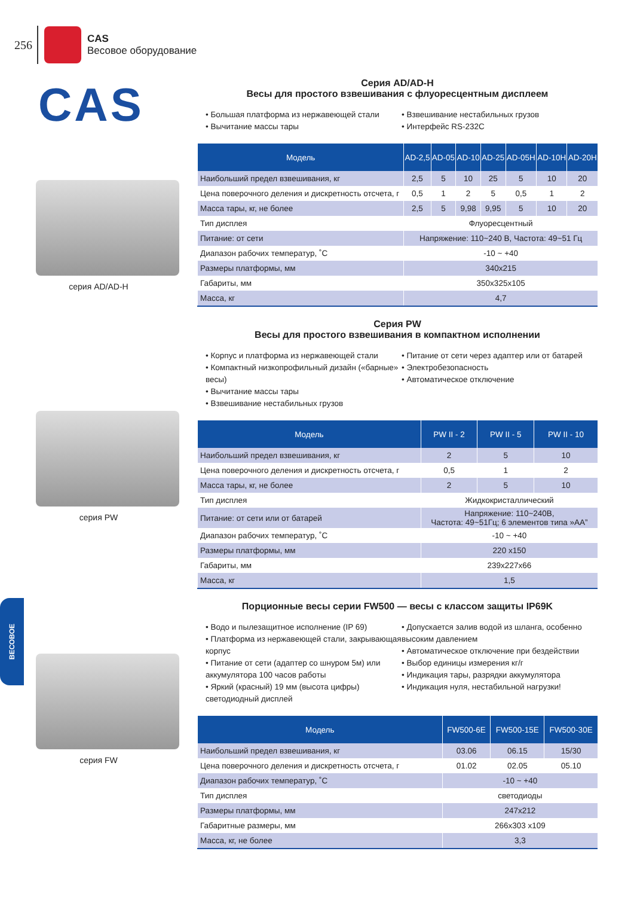256
CAS
Весовое оборудование
CAS
серия AD/AD-H
серия PW
серия FW
Серия AD/AD-H
Весы для простого взвешивания с флуоресцентным дисплеем
• Большая платформа из нержавеющей стали
• Вычитание массы тары
• Взвешивание нестабильных грузов
• Интерфейс RS-232C
| Модель | AD-2,5 | AD-05 | AD-10 | AD-25 | AD-05H | AD-10H | AD-20H |
| --- | --- | --- | --- | --- | --- | --- | --- |
| Наибольший предел взвешивания, кг | 2,5 | 5 | 10 | 25 | 5 | 10 | 20 |
| Цена поверочного деления и дискретность отсчета, г | 0,5 | 1 | 2 | 5 | 0,5 | 1 | 2 |
| Масса тары, кг, не более | 2,5 | 5 | 9,98 | 9,95 | 5 | 10 | 20 |
| Тип дисплея | Флуоресцентный | | | | | | |
| Питание: от сети | Напряжение: 110~240 В, Частота: 49~51 Гц | | | | | | |
| Диапазон рабочих температур, ˚С | -10 ~ +40 | | | | | | |
| Размеры платформы, мм | 340x215 | | | | | | |
| Габариты, мм | 350x325x105 | | | | | | |
| Масса, кг | 4,7 | | | | | | |
Серия PW
Весы для простого взвешивания в компактном исполнении
• Корпус и платформа из нержавеющей стали
• Компактный низкопрофильный дизайн («барные» весы)
• Вычитание массы тары
• Взвешивание нестабильных грузов
• Питание от сети через адаптер или от батарей
• Электробезопасность
• Автоматическое отключение
| Модель | PW II - 2 | PW II - 5 | PW II - 10 |
| --- | --- | --- | --- |
| Наибольший предел взвешивания, кг | 2 | 5 | 10 |
| Цена поверочного деления и дискретность отсчета, г | 0,5 | 1 | 2 |
| Масса тары, кг, не более | 2 | 5 | 10 |
| Тип дисплея | Жидкокристаллический | | |
| Питание: от сети или от батарей | Напряжение: 110~240В, Частота: 49~51Гц; 6 элементов типа »АА” | | |
| Диапазон рабочих температур, ˚С | -10 ~ +40 | | |
| Размеры платформы, мм | 220 x150 | | |
| Габариты, мм | 239x227x66 | | |
| Масса, кг | 1,5 | | |
Порционные весы серии FW500 — весы с классом защиты IP69K
• Водо и пылезащитное исполнение (IP 69)
• Платформа из нержавеющей стали, закрывающая корпус
• Питание от сети (адаптер со шнуром 5м) или аккумулятора 100 часов работы
• Яркий (красный) 19 мм (высота цифры) светодиодный дисплей
• Допускается залив водой из шланга, особенно высоким давлением
• Автоматическое отключение при бездействии
• Выбор единицы измерения кг/г
• Индикация тары, разрядки аккумулятора
• Индикация нуля, нестабильной нагрузки!
| Модель | FW500-6E | FW500-15E | FW500-30E |
| --- | --- | --- | --- |
| Наибольший предел взвешивания, кг | 03.06 | 06.15 | 15/30 |
| Цена поверочного деления и дискретность отсчета, г | 01.02 | 02.05 | 05.10 |
| Диапазон рабочих температур, ˚С | -10 ~ +40 | | |
| Тип дисплея | светодиоды | | |
| Размеры платформы, мм | 247x212 | | |
| Габаритные размеры, мм | 266x303 x109 | | |
| Масса, кг, не более | 3,3 | | |
ВЕСОВОЕ